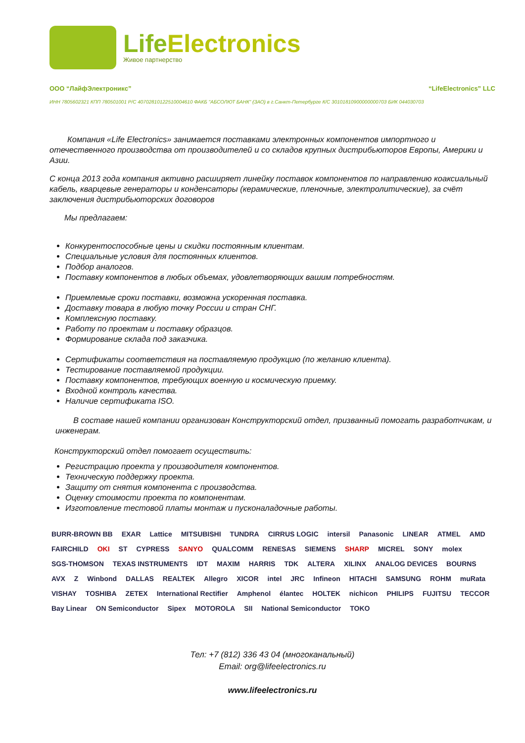LifeElectronics
Живое партнерство
ООО “ЛайфЭлектроникс” “LifeElectronics” LLC
ИНН 7805602321 КПП 780501001 Р/С 40702810122510004610 ФАКБ "АБСОЛЮТ БАНК" (ЗАО) в г.Санкт-Петербурге К/С 30101810900000000703 БИК 044030703
Компания «Life Electronics» занимается поставками электронных компонентов импортного и отечественного производства от производителей и со складов крупных дистрибьюторов Европы, Америки и Азии.
С конца 2013 года компания активно расширяет линейку поставок компонентов по направлению коаксиальный кабель, кварцевые генераторы и конденсаторы (керамические, пленочные, электролитические), за счёт заключения дистрибьюторских договоров
Мы предлагаем:
Конкурентоспособные цены и скидки постоянным клиентам.
Специальные условия для постоянных клиентов.
Подбор аналогов.
Поставку компонентов в любых объемах, удовлетворяющих вашим потребностям.
Приемлемые сроки поставки, возможна ускоренная поставка.
Доставку товара в любую точку России и стран СНГ.
Комплексную поставку.
Работу по проектам и поставку образцов.
Формирование склада под заказчика.
Сертификаты соответствия на поставляемую продукцию (по желанию клиента).
Тестирование поставляемой продукции.
Поставку компонентов, требующих военную и космическую приемку.
Входной контроль качества.
Наличие сертификата ISO.
В составе нашей компании организован Конструкторский отдел, призванный помогать разработчикам, и инженерам.
Конструкторский отдел помогает осуществить:
Регистрацию проекта у производителя компонентов.
Техническую поддержку проекта.
Защиту от снятия компонента с производства.
Оценку стоимости проекта по компонентам.
Изготовление тестовой платы монтаж и пусконаладочные работы.
BURR-BROWN BB EXAR Lattice MITSUBISHI TUNDRA CIRRUS LOGIC intersil Panasonic LINEAR ATMEL AMD FAIRCHILD OKI ST CYPRESS SANYO QUALCOMM RENESAS SIEMENS SHARP MICREL SONY molex SGS-THOMSON TEXAS INSTRUMENTS IDT MAXIM HARRIS TDK ALTERA XILINX ANALOG DEVICES BOURNS AVX Z Winbond DALLAS REALTEK Allegro XICOR intel JRC Infineon HITACHI SAMSUNG ROHM muRata VISHAY TOSHIBA ZETEX International Rectifier Amphenol élantec HOLTEK nichicon PHILIPS FUJITSU TECCOR Bay Linear ON Semiconductor Sipex MOTOROLA SII National Semiconductor TOKO
Тел: +7 (812) 336 43 04 (многоканальный)
Email: org@lifeelectronics.ru
www.lifeelectronics.ru